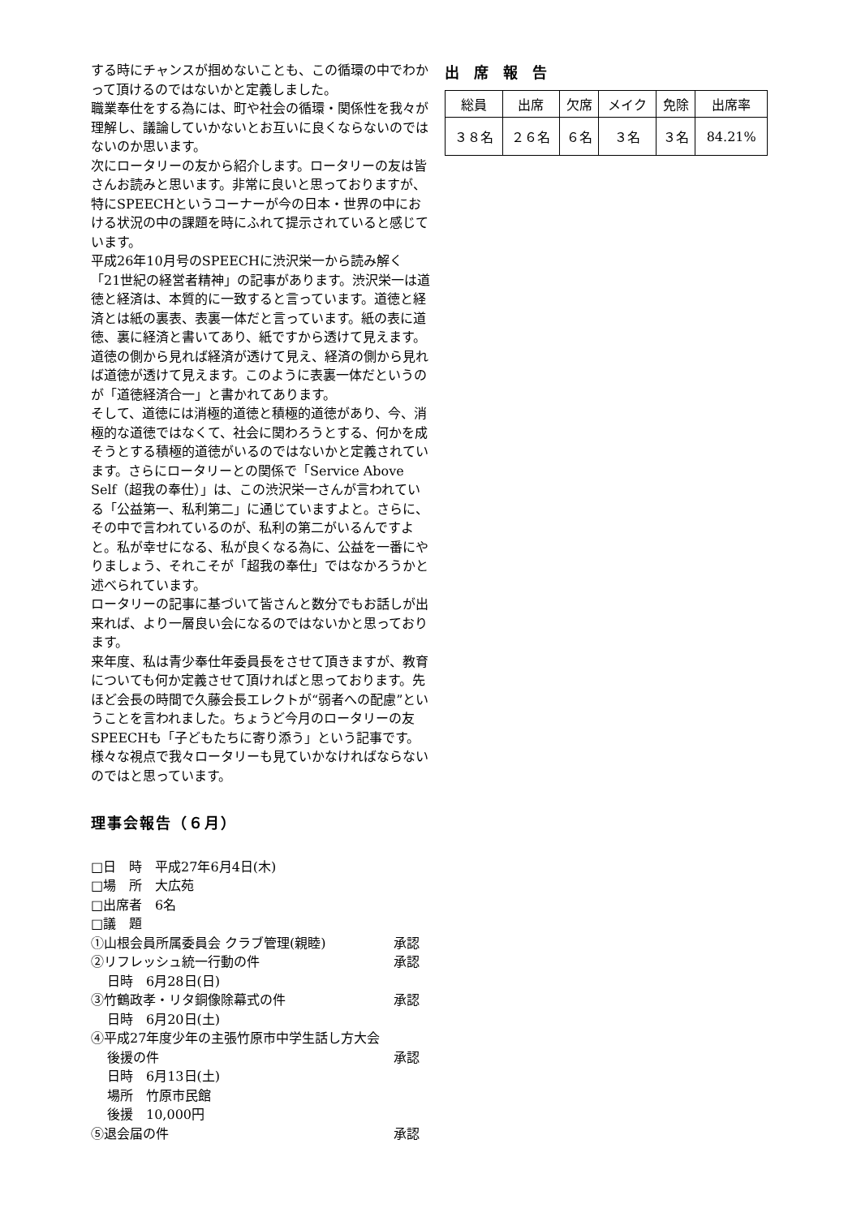する時にチャンスが掴めないことも、この循環の中でわかって頂けるのではないかと定義しました。
職業奉仕をする為には、町や社会の循環・関係性を我々が理解し、議論していかないとお互いに良くならないのではないのか思います。
次にロータリーの友から紹介します。ロータリーの友は皆さんお読みと思います。非常に良いと思っておりますが、特にSPEECHというコーナーが今の日本・世界の中における状況の中の課題を時にふれて提示されていると感じています。
平成26年10月号のSPEECHに渋沢栄一から読み解く「21世紀の経営者精神」の記事があります。渋沢栄一は道徳と経済は、本質的に一致すると言っています。道徳と経済とは紙の裏表、表裏一体だと言っています。紙の表に道徳、裏に経済と書いてあり、紙ですから透けて見えます。道徳の側から見れば経済が透けて見え、経済の側から見れば道徳が透けて見えます。このように表裏一体だというのが「道徳経済合一」と書かれてあります。
そして、道徳には消極的道徳と積極的道徳があり、今、消極的な道徳ではなくて、社会に関わろうとする、何かを成そうとする積極的道徳がいるのではないかと定義されています。さらにロータリーとの関係で「Service Above Self（超我の奉仕）」は、この渋沢栄一さんが言われている「公益第一、私利第二」に通じていますよと。さらに、その中で言われているのが、私利の第二がいるんですよと。私が幸せになる、私が良くなる為に、公益を一番にやりましょう、それこそが「超我の奉仕」ではなかろうかと述べられています。
ロータリーの記事に基づいて皆さんと数分でもお話しが出来れば、より一層良い会になるのではないかと思っております。
来年度、私は青少奉仕年委員長をさせて頂きますが、教育についても何か定義させて頂ければと思っております。先ほど会長の時間で久藤会長エレクトが“弱者への配慮”ということを言われました。ちょうど今月のロータリーの友SPEECHも「子どもたちに寄り添う」という記事です。様々な視点で我々ロータリーも見ていかなければならないのではと思っています。
理事会報告（６月）
□日　時　平成27年6月4日(木)
□場　所　大広苑
□出席者　6名
□議　題
①山根会員所属委員会 クラブ管理(親睦) 承認
②リフレッシュ統一行動の件 承認
日時　6月28日(日)
③竹鶴政孝・リタ銅像除幕式の件 承認
日時　6月20日(土)
④平成27年度少年の主張竹原市中学生話し方大会
後援の件 承認
日時　6月13日(土)
場所　竹原市民館
後援　10,000円
⑤退会届の件 承認
出席報告
| 総員 | 出席 | 欠席 | メイク | 免除 | 出席率 |
| ３８名 | ２６名 | ６名 | ３名 | ３名 | 84.21% |